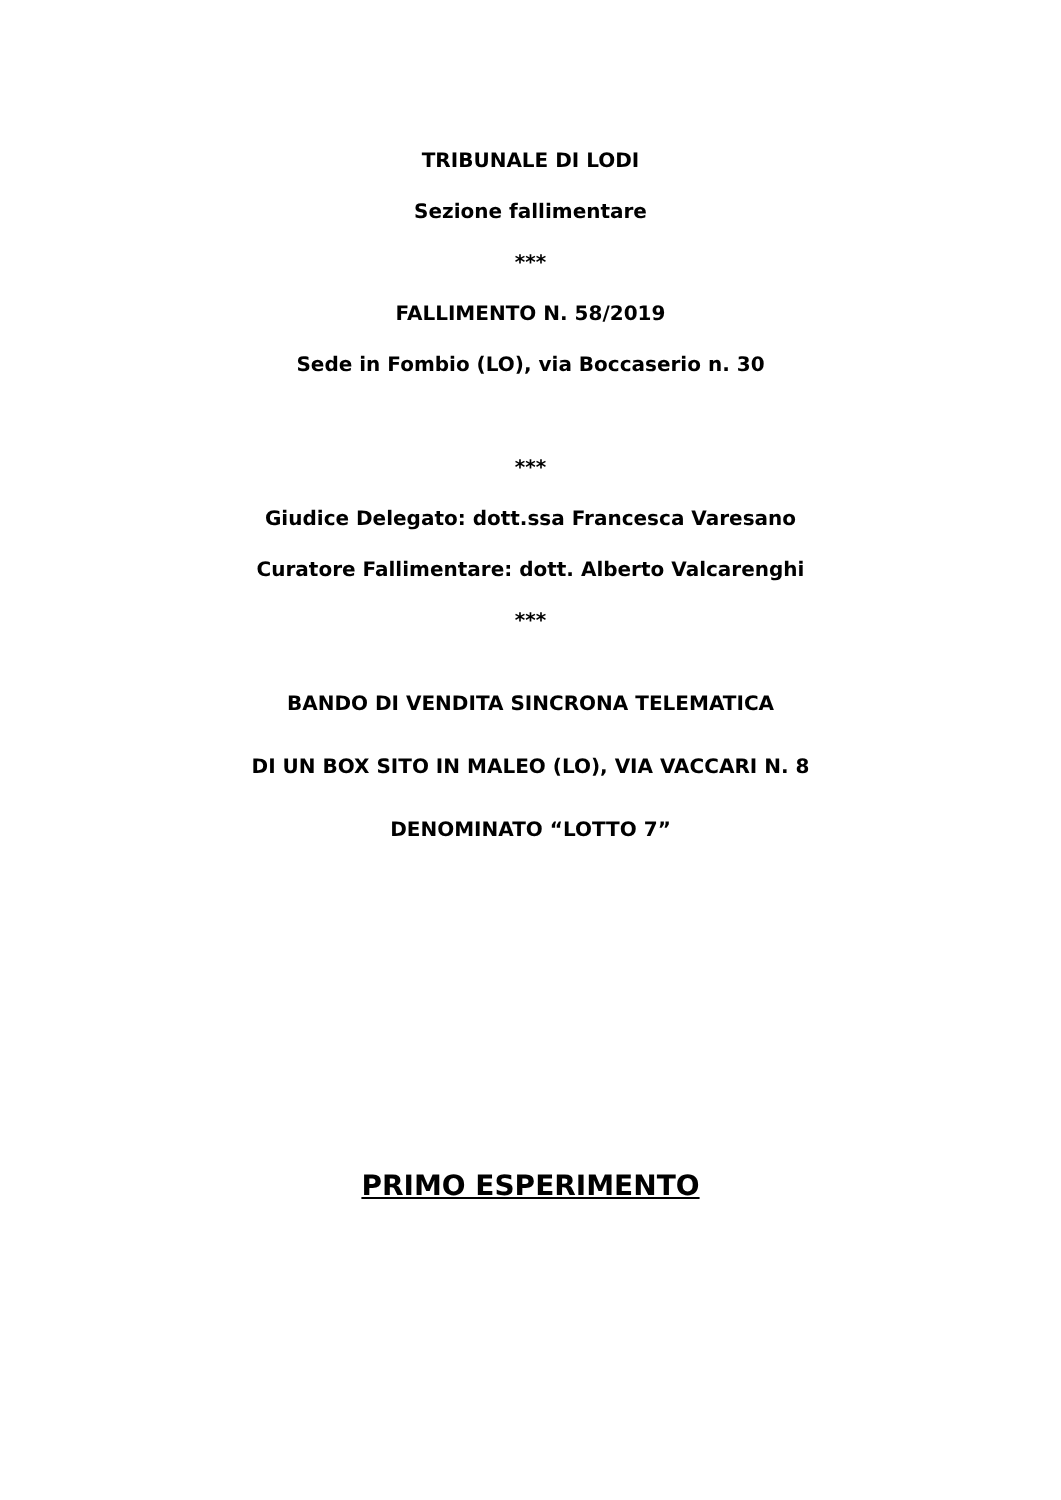TRIBUNALE DI LODI
Sezione fallimentare
***
FALLIMENTO N. 58/2019
Sede in Fombio (LO), via Boccaserio n. 30
***
Giudice Delegato: dott.ssa Francesca Varesano
Curatore Fallimentare: dott. Alberto Valcarenghi
***
BANDO DI VENDITA SINCRONA TELEMATICA
DI UN BOX SITO IN MALEO (LO), VIA VACCARI N. 8
DENOMINATO “LOTTO 7”
PRIMO ESPERIMENTO